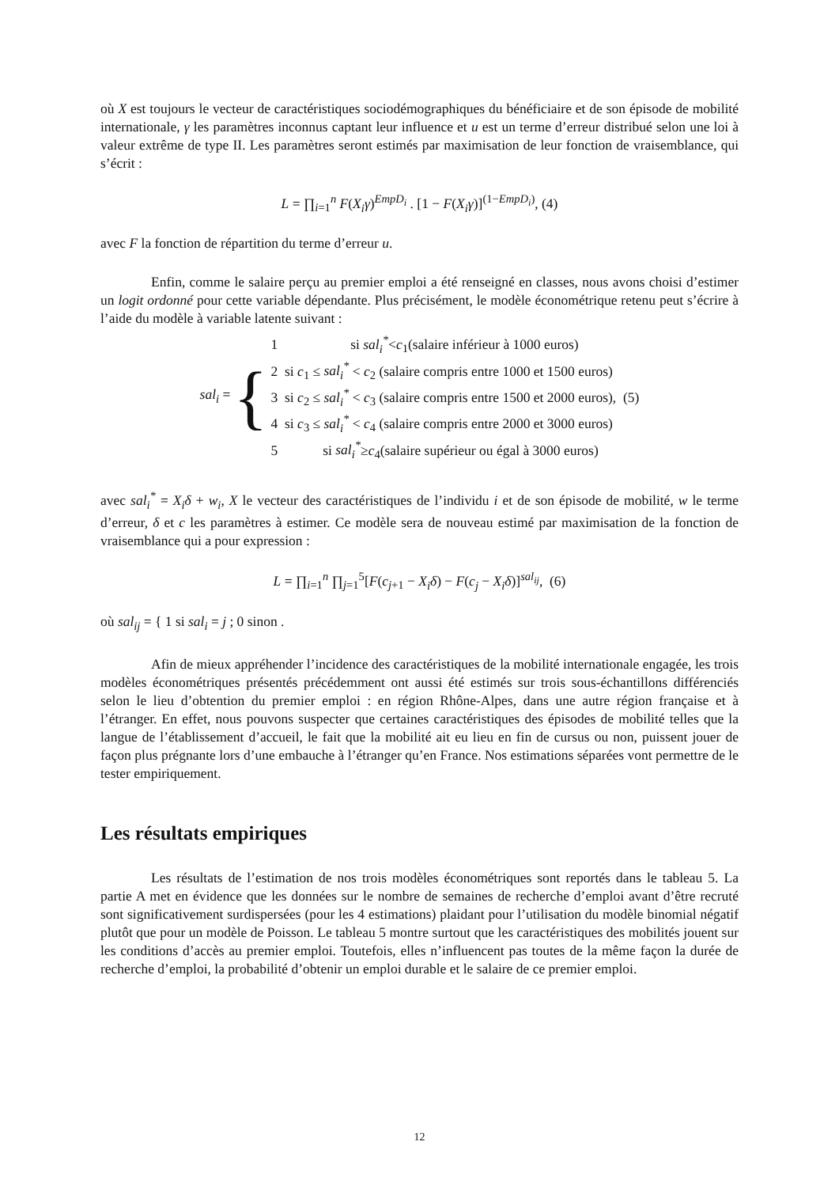où X est toujours le vecteur de caractéristiques sociodémographiques du bénéficiaire et de son épisode de mobilité internationale, γ les paramètres inconnus captant leur influence et u est un terme d’erreur distribué selon une loi à valeur extrême de type II. Les paramètres seront estimés par maximisation de leur fonction de vraisemblance, qui s’écrit :
L = ∏<sub>i=1</sub><sup>n</sup> F(X<sub>i</sub>γ)<sup>EmpD<sub>i</sub></sup> . [1 − F(X<sub>i</sub>γ)]<sup>(1−EmpD<sub>i</sub>)</sup>, (4)
avec F la fonction de répartition du terme d’erreur u.
Enfin, comme le salaire perçu au premier emploi a été renseigné en classes, nous avons choisi d’estimer un logit ordonné pour cette variable dépendante. Plus précisément, le modèle économétrique retenu peut s’écrire à l’aide du modèle à variable latente suivant :
sal<sub>i</sub> = {
1 si sal<sub>i</sub><sup>*</sup><c<sub>1</sub>(salaire inférieur à 1000 euros)
2 si c<sub>1</sub> ≤ sal<sub>i</sub><sup>*</sup> < c<sub>2</sub> (salaire compris entre 1000 et 1500 euros)
3 si c<sub>2</sub> ≤ sal<sub>i</sub><sup>*</sup> < c<sub>3</sub> (salaire compris entre 1500 et 2000 euros), (5)
4 si c<sub>3</sub> ≤ sal<sub>i</sub><sup>*</sup> < c<sub>4</sub> (salaire compris entre 2000 et 3000 euros)
5 si sal<sub>i</sub><sup>*</sup>≥c<sub>4</sub>(salaire supérieur ou égal à 3000 euros)
avec sal<sub>i</sub><sup>*</sup> = X<sub>i</sub>δ + w<sub>i</sub>, X le vecteur des caractéristiques de l’individu i et de son épisode de mobilité, w le terme d’erreur, δ et c les paramètres à estimer. Ce modèle sera de nouveau estimé par maximisation de la fonction de vraisemblance qui a pour expression :
L = ∏<sub>i=1</sub><sup>n</sup> ∏<sub>j=1</sub><sup>5</sup>[F(c<sub>j+1</sub> − X<sub>i</sub>δ) − F(c<sub>j</sub> − X<sub>i</sub>δ)]<sup>sal<sub>ij</sub></sup>, (6)
où sal<sub>ij</sub> = { 1 si sal<sub>i</sub> = j ; 0 sinon .
Afin de mieux appréhender l’incidence des caractéristiques de la mobilité internationale engagée, les trois modèles économétriques présentés précédemment ont aussi été estimés sur trois sous-échantillons différenciés selon le lieu d’obtention du premier emploi : en région Rhône-Alpes, dans une autre région française et à l’étranger. En effet, nous pouvons suspecter que certaines caractéristiques des épisodes de mobilité telles que la langue de l’établissement d’accueil, le fait que la mobilité ait eu lieu en fin de cursus ou non, puissent jouer de façon plus prégnante lors d’une embauche à l’étranger qu’en France. Nos estimations séparées vont permettre de le tester empiriquement.
Les résultats empiriques
Les résultats de l’estimation de nos trois modèles économétriques sont reportés dans le tableau 5. La partie A met en évidence que les données sur le nombre de semaines de recherche d’emploi avant d’être recruté sont significativement surdispersées (pour les 4 estimations) plaidant pour l’utilisation du modèle binomial négatif plutôt que pour un modèle de Poisson. Le tableau 5 montre surtout que les caractéristiques des mobilités jouent sur les conditions d’accès au premier emploi. Toutefois, elles n’influencent pas toutes de la même façon la durée de recherche d’emploi, la probabilité d’obtenir un emploi durable et le salaire de ce premier emploi.
12